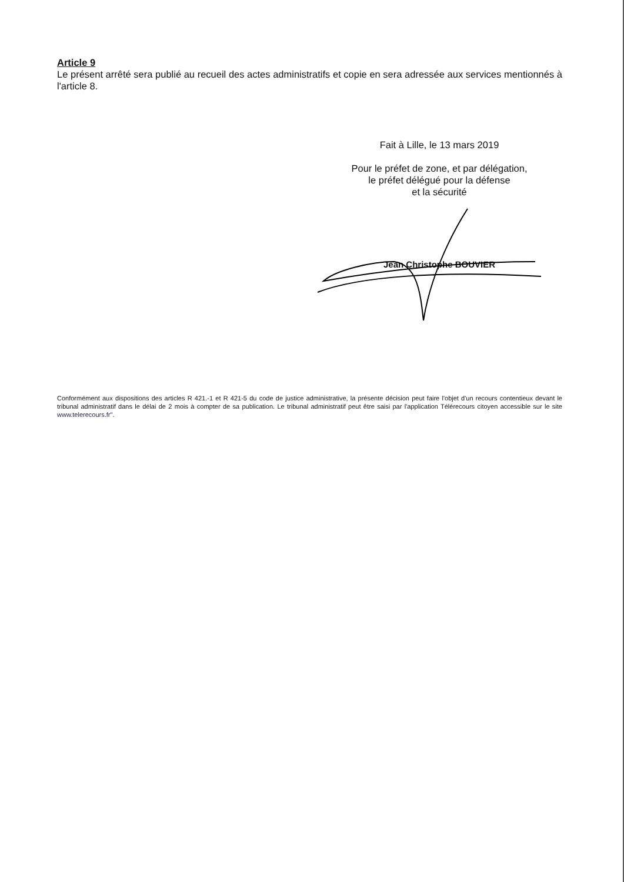Article 9
Le présent arrêté sera publié au recueil des actes administratifs et copie en sera adressée aux services mentionnés à l'article 8.
Fait à Lille, le 13 mars 2019
Pour le préfet de zone, et par délégation,
le préfet délégué pour la défense
et la sécurité
Jean Christophe BOUVIER
Conformément aux dispositions des articles R 421.-1 et R 421-5 du code de justice administrative, la présente décision peut faire l'objet d'un recours contentieux devant le tribunal administratif dans le délai de 2 mois à compter de sa publication. Le tribunal administratif peut être saisi par l'application Télérecours citoyen accessible sur le site www.telerecours.fr".